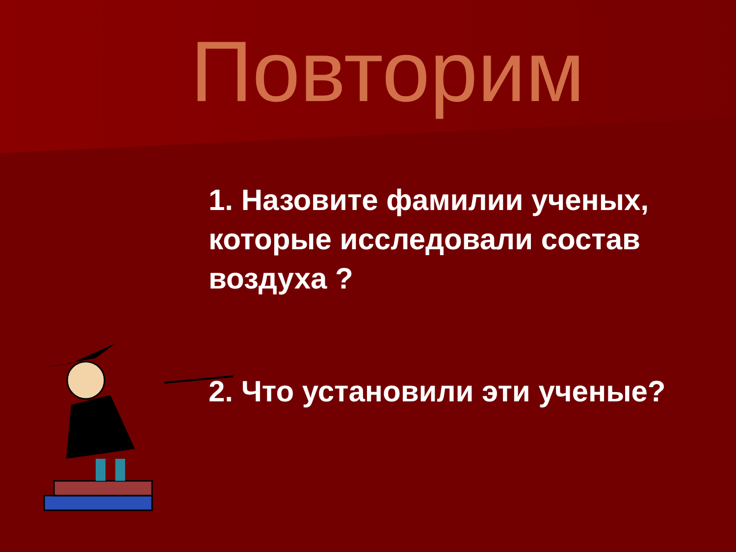Повторим
1. Назовите фамилии ученых, которые исследовали состав воздуха ?
2. Что установили эти ученые?